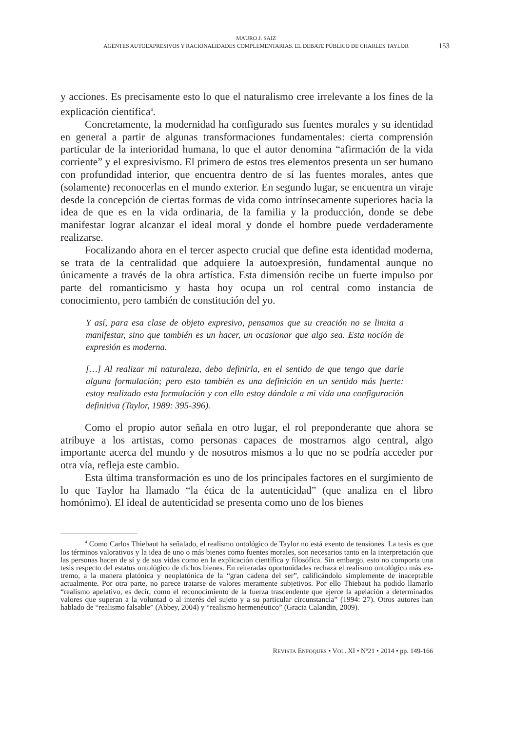MAURO J. SAIZ
AGENTES AUTOEXPRESIVOS Y RACIONALIDADES COMPLEMENTARIAS. EL DEBATE PÚBLICO DE CHARLES TAYLOR
153
y acciones. Es precisamente esto lo que el naturalismo cree irrelevante a los fines de la explicación científica<sup>4</sup>.
Concretamente, la modernidad ha configurado sus fuentes morales y su identidad en general a partir de algunas transformaciones fundamentales: cierta comprensión particular de la interioridad humana, lo que el autor denomina “afir­mación de la vida corriente” y el expresivismo. El primero de estos tres elementos presenta un ser humano con profundidad interior, que encuentra dentro de sí las fuentes morales, antes que (solamente) reconocerlas en el mundo exterior. En se­gundo lugar, se encuentra un viraje desde la concepción de ciertas formas de vida como intrínsecamente superiores hacia la idea de que es en la vida ordinaria, de la familia y la producción, donde se debe manifestar lograr alcanzar el ideal moral y donde el hombre puede verdaderamente realizarse.
Focalizando ahora en el tercer aspecto crucial que define esta identidad mo­derna, se trata de la centralidad que adquiere la autoexpresión, fundamental aun­que no únicamente a través de la obra artística. Esta dimensión recibe un fuerte impulso por parte del romanticismo y hasta hoy ocupa un rol central como instan­cia de conocimiento, pero también de constitución del yo.
Y así, para esa clase de objeto expresivo, pensamos que su creación no se limita a manifestar, sino que también es un hacer, un ocasionar que algo sea. Esta noción de expresión es moderna.
[…] Al realizar mi naturaleza, debo definirla, en el sentido de que tengo que darle alguna formulación; pero esto también es una definición en un sentido más fuerte: estoy realizado esta formulación y con ello estoy dándole a mi vida una configuración definitiva (Taylor, 1989: 395-396).
Como el propio autor señala en otro lugar, el rol preponderante que ahora se atribuye a los artistas, como personas capaces de mostrarnos algo central, algo importante acerca del mundo y de nosotros mismos a lo que no se podría acceder por otra vía, refleja este cambio.
Esta última transformación es uno de los principales factores en el surgi­miento de lo que Taylor ha llamado “la ética de la autenticidad” (que analiza en el libro homónimo). El ideal de autenticidad se presenta como uno de los bienes
<sup>4</sup> Como Carlos Thiebaut ha señalado, el realismo ontológico de Taylor no está exento de tensiones. La tesis es que los términos valorativos y la idea de uno o más bienes como fuentes mo­rales, son necesarios tanto en la interpretación que las personas hacen de sí y de sus vidas como en la explicación científica y filosófica. Sin embargo, esto no comporta una tesis respecto del estatus ontológico de dichos bienes. En reiteradas oportunidades rechaza el realismo ontológico más ex­tremo, a la manera platónica y neoplatónica de la “gran cadena del ser”, calificándolo simplemente de inaceptable actualmente. Por otra parte, no parece tratarse de valores meramente subjetivos. Por ello Thiebaut ha podido llamarlo “realismo apelativo, es decir, como el reconocimiento de la fuerza trascendente que ejerce la apelación a determinados valores que superan a la voluntad o al interés del sujeto y a su particular circunstancia” (1994: 27). Otros autores han hablado de “realis­mo falsable” (Abbey, 2004) y “realismo hermenéutico” (Gracia Calandin, 2009).
REVISTA ENFOQUES • VOL. XI • Nº21 • 2014 • pp. 149-166